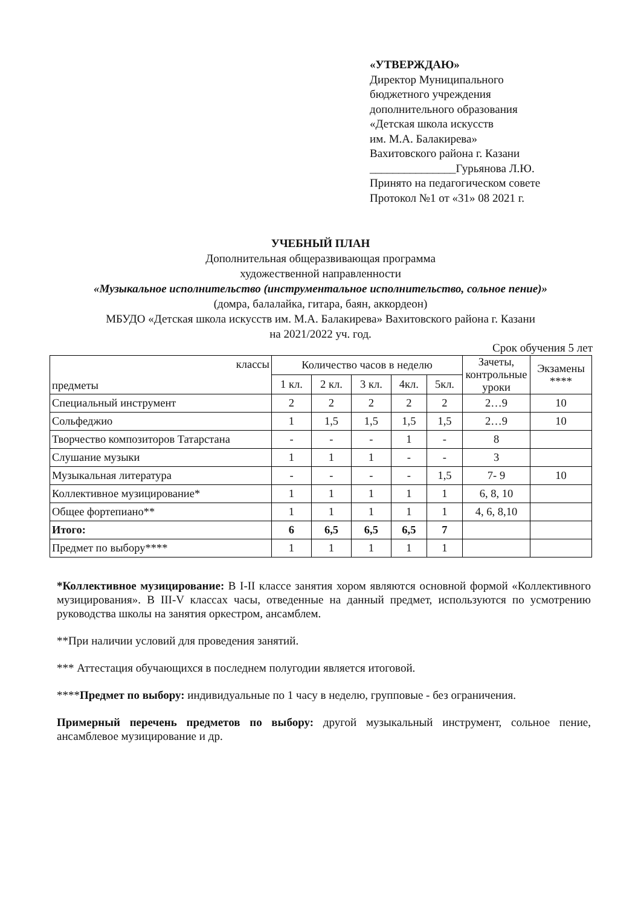«УТВЕРЖДАЮ»
Директор Муниципального
бюджетного учреждения
дополнительного образования
«Детская школа искусств
им. М.А. Балакирева»
Вахитовского района г. Казани
_______________Гурьянова Л.Ю.
Принято на педагогическом совете
Протокол №1 от «31» 08 2021 г.
УЧЕБНЫЙ ПЛАН
Дополнительная общеразвивающая программа
художественной направленности
«Музыкальное исполнительство (инструментальное исполнительство, сольное пение)»
(домра, балалайка, гитара, баян, аккордеон)
МБУДО «Детская школа искусств им. М.А. Балакирева» Вахитовского района г. Казани
на 2021/2022 уч. год.
Срок обучения 5 лет
| классы предметы | Количество часов в неделю | | | | | Зачеты, контрольные уроки | Экзамены **** |
| --- | --- | --- | --- | --- | --- | --- | --- |
| | 1 кл. | 2 кл. | 3 кл. | 4кл. | 5кл. | | |
| Специальный инструмент | 2 | 2 | 2 | 2 | 2 | 2…9 | 10 |
| Сольфеджио | 1 | 1,5 | 1,5 | 1,5 | 1,5 | 2…9 | 10 |
| Творчество композиторов Татарстана | - | - | - | 1 | - | 8 | |
| Слушание музыки | 1 | 1 | 1 | - | - | 3 | |
| Музыкальная литература | - | - | - | - | 1,5 | 7- 9 | 10 |
| Коллективное музицирование* | 1 | 1 | 1 | 1 | 1 | 6, 8, 10 | |
| Общее фортепиано** | 1 | 1 | 1 | 1 | 1 | 4, 6, 8,10 | |
| Итого: | 6 | 6,5 | 6,5 | 6,5 | 7 | | |
| Предмет по выбору**** | 1 | 1 | 1 | 1 | 1 | | |
*Коллективное музицирование: В I-II классе занятия хором являются основной формой «Коллективного музицирования». В III-V классах часы, отведенные на данный предмет, используются по усмотрению руководства школы на занятия оркестром, ансамблем.
**При наличии условий для проведения занятий.
*** Аттестация обучающихся в последнем полугодии является итоговой.
****Предмет по выбору: индивидуальные по 1 часу в неделю, групповые - без ограничения.
Примерный перечень предметов по выбору: другой музыкальный инструмент, сольное пение, ансамблевое музицирование и др.